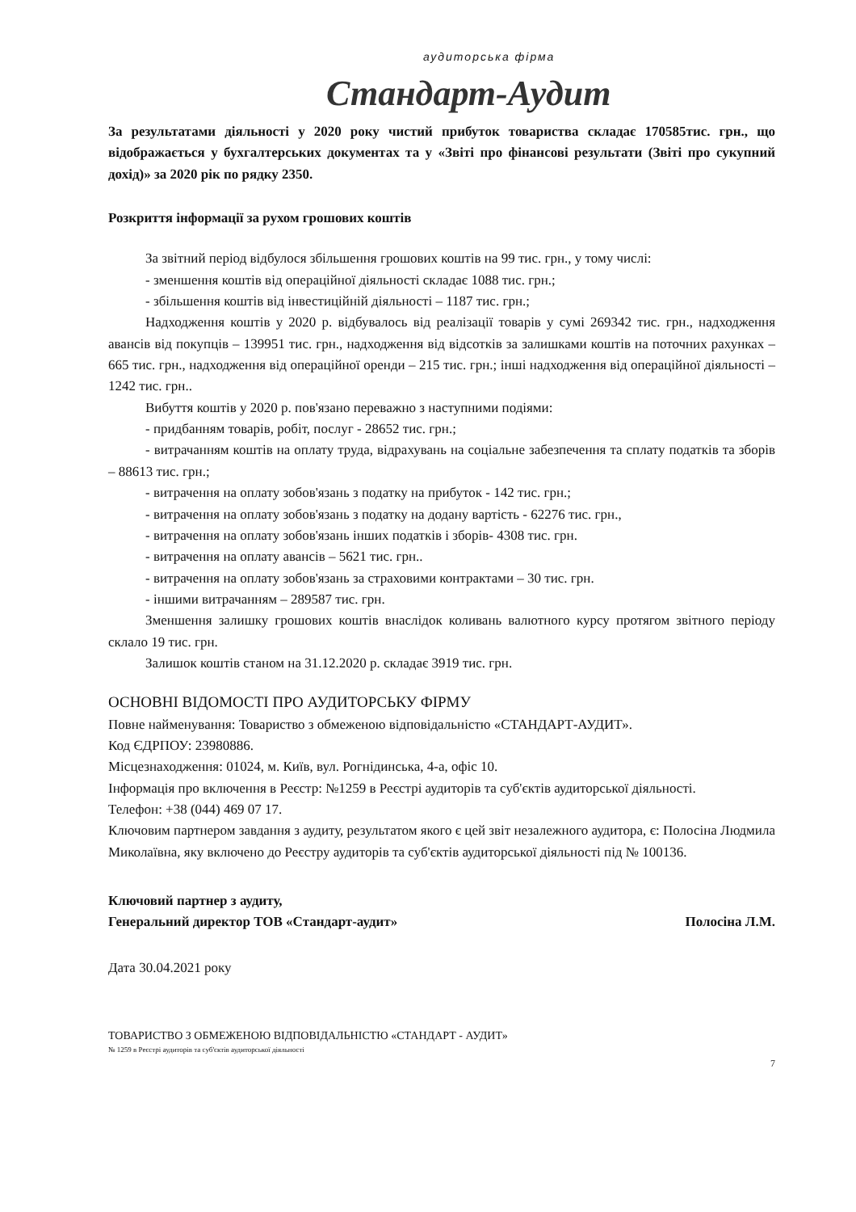аудиторська фірма
Стандарт-Аудит
За результатами діяльності у 2020 року чистий прибуток товариства складає 170585тис. грн., що відображається у бухгалтерських документах та у «Звіті про фінансові результати (Звіті про сукупний дохід)» за 2020 рік по рядку 2350.
Розкриття інформації за рухом грошових коштів
За звітний період відбулося збільшення грошових коштів на 99 тис. грн., у тому числі:
- зменшення коштів від операційної діяльності складає 1088 тис. грн.;
- збільшення коштів від інвестиційній діяльності – 1187 тис. грн.;
Надходження коштів у 2020 р. відбувалось від реалізації товарів у сумі 269342 тис. грн., надходження авансів від покупців – 139951 тис. грн., надходження від відсотків за залишками коштів на поточних рахунках – 665 тис. грн., надходження від операційної оренди – 215 тис. грн.; інші надходження від операційної діяльності –1242 тис. грн..
Вибуття коштів у 2020 р. пов'язано переважно з наступними подіями:
- придбанням товарів, робіт, послуг - 28652 тис. грн.;
- витрачанням коштів на оплату труда, відрахувань на соціальне забезпечення та сплату податків та зборів – 88613 тис. грн.;
- витрачення на оплату зобов'язань з податку на прибуток - 142 тис. грн.;
- витрачення на оплату зобов'язань з податку на додану вартість - 62276 тис. грн.,
- витрачення на оплату зобов'язань інших податків і зборів- 4308 тис. грн.
- витрачення на оплату авансів – 5621 тис. грн..
- витрачення на оплату зобов'язань за страховими контрактами – 30 тис. грн.
- іншими витрачанням – 289587 тис. грн.
Зменшення залишку грошових коштів внаслідок коливань валютного курсу протягом звітного періоду склало 19 тис. грн.
Залишок коштів станом на 31.12.2020 р. складає 3919 тис. грн.
ОСНОВНІ ВІДОМОСТІ ПРО АУДИТОРСЬКУ ФІРМУ
Повне найменування: Товариство з обмеженою відповідальністю «СТАНДАРТ-АУДИТ».
Код ЄДРПОУ: 23980886.
Місцезнаходження: 01024, м. Київ, вул. Рогнідинська, 4-а, офіс 10.
Інформація про включення в Реєстр: №1259 в Реєстрі аудиторів та суб'єктів аудиторської діяльності.
Телефон: +38 (044) 469 07 17.
Ключовим партнером завдання з аудиту, результатом якого є цей звіт незалежного аудитора, є: Полосіна Людмила Миколаївна, яку включено до Реєстру аудиторів та суб'єктів аудиторської діяльності під № 100136.
Ключовий партнер з аудиту,
Генеральний директор ТОВ «Стандарт-аудит»
Полосіна Л.М.
Дата 30.04.2021 року
ТОВАРИСТВО З ОБМЕЖЕНОЮ ВІДПОВІДАЛЬНІСТЮ «СТАНДАРТ - АУДИТ»
№ 1259 в Реєстрі аудиторів та суб'єктів аудиторської діяльності
7